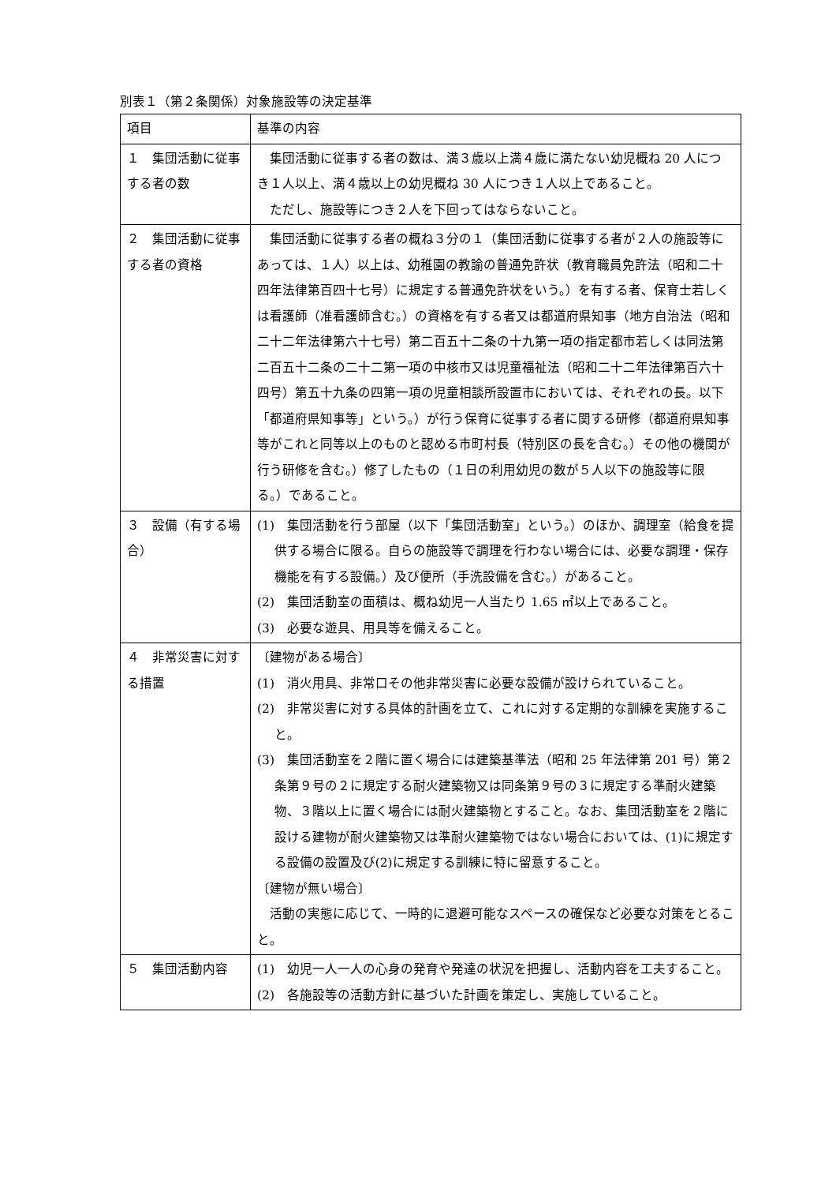別表１（第２条関係）対象施設等の決定基準
| 項目 | 基準の内容 |
| --- | --- |
| １ 集団活動に従事する者の数 | 集団活動に従事する者の数は、満３歳以上満４歳に満たない幼児概ね 20 人につき１人以上、満４歳以上の幼児概ね 30 人につき１人以上であること。 ただし、施設等につき２人を下回ってはならないこと。 |
| ２ 集団活動に従事する者の資格 | 集団活動に従事する者の概ね３分の１（集団活動に従事する者が２人の施設等にあっては、１人）以上は、幼稚園の教諭の普通免許状（教育職員免許法（昭和二十四年法律第百四十七号）に規定する普通免許状をいう。）を有する者、保育士若しくは看護師（准看護師含む。）の資格を有する者又は都道府県知事（地方自治法（昭和二十二年法律第六十七号）第二百五十二条の十九第一項の指定都市若しくは同法第二百五十二条の二十二第一項の中核市又は児童福祉法（昭和二十二年法律第百六十四号）第五十九条の四第一項の児童相談所設置市においては、それぞれの長。以下「都道府県知事等」という。）が行う保育に従事する者に関する研修（都道府県知事等がこれと同等以上のものと認める市町村長（特別区の長を含む。）その他の機関が行う研修を含む。）修了したもの（１日の利用幼児の数が５人以下の施設等に限る。）であること。 |
| ３ 設備（有する場合） | (1) 集団活動を行う部屋（以下「集団活動室」という。）のほか、調理室（給食を提供する場合に限る。自らの施設等で調理を行わない場合には、必要な調理・保存機能を有する設備。）及び便所（手洗設備を含む。）があること。 (2) 集団活動室の面積は、概ね幼児一人当たり 1.65 ㎡以上であること。 (3) 必要な遊具、用具等を備えること。 |
| ４ 非常災害に対する措置 | 〔建物がある場合〕 (1) 消火用具、非常口その他非常災害に必要な設備が設けられていること。 (2) 非常災害に対する具体的計画を立て、これに対する定期的な訓練を実施すること。 (3) 集団活動室を２階に置く場合には建築基準法（昭和 25 年法律第 201 号）第２条第９号の２に規定する耐火建築物又は同条第９号の３に規定する準耐火建築物、３階以上に置く場合には耐火建築物とすること。なお、集団活動室を２階に設ける建物が耐火建築物又は準耐火建築物ではない場合においては、(1)に規定する設備の設置及び(2)に規定する訓練に特に留意すること。 〔建物が無い場合〕 活動の実態に応じて、一時的に退避可能なスペースの確保など必要な対策をとること。 |
| ５ 集団活動内容 | (1) 幼児一人一人の心身の発育や発達の状況を把握し、活動内容を工夫すること。 (2) 各施設等の活動方針に基づいた計画を策定し、実施していること。 |